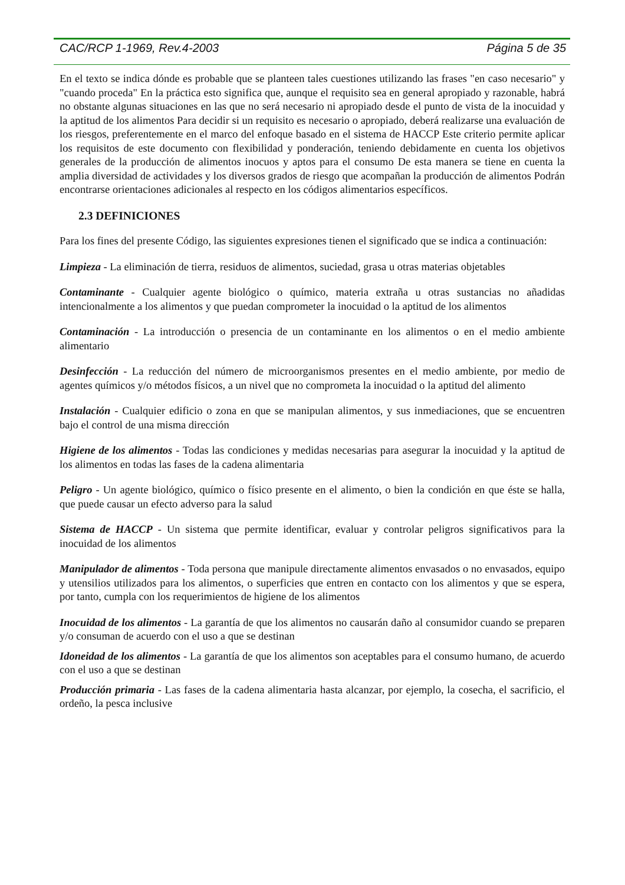CAC/RCP 1-1969, Rev.4-2003 Página 5 de 35
En el texto se indica dónde es probable que se planteen tales cuestiones utilizando las frases "en caso necesario" y "cuando proceda" En la práctica esto significa que, aunque el requisito sea en general apropiado y razonable, habrá no obstante algunas situaciones en las que no será necesario ni apropiado desde el punto de vista de la inocuidad y la aptitud de los alimentos Para decidir si un requisito es necesario o apropiado, deberá realizarse una evaluación de los riesgos, preferentemente en el marco del enfoque basado en el sistema de HACCP Este criterio permite aplicar los requisitos de este documento con flexibilidad y ponderación, teniendo debidamente en cuenta los objetivos generales de la producción de alimentos inocuos y aptos para el consumo De esta manera se tiene en cuenta la amplia diversidad de actividades y los diversos grados de riesgo que acompañan la producción de alimentos Podrán encontrarse orientaciones adicionales al respecto en los códigos alimentarios específicos.
2.3 DEFINICIONES
Para los fines del presente Código, las siguientes expresiones tienen el significado que se indica a continuación:
Limpieza - La eliminación de tierra, residuos de alimentos, suciedad, grasa u otras materias objetables
Contaminante - Cualquier agente biológico o químico, materia extraña u otras sustancias no añadidas intencionalmente a los alimentos y que puedan comprometer la inocuidad o la aptitud de los alimentos
Contaminación - La introducción o presencia de un contaminante en los alimentos o en el medio ambiente alimentario
Desinfección - La reducción del número de microorganismos presentes en el medio ambiente, por medio de agentes químicos y/o métodos físicos, a un nivel que no comprometa la inocuidad o la aptitud del alimento
Instalación - Cualquier edificio o zona en que se manipulan alimentos, y sus inmediaciones, que se encuentren bajo el control de una misma dirección
Higiene de los alimentos - Todas las condiciones y medidas necesarias para asegurar la inocuidad y la aptitud de los alimentos en todas las fases de la cadena alimentaria
Peligro - Un agente biológico, químico o físico presente en el alimento, o bien la condición en que éste se halla, que puede causar un efecto adverso para la salud
Sistema de HACCP - Un sistema que permite identificar, evaluar y controlar peligros significativos para la inocuidad de los alimentos
Manipulador de alimentos - Toda persona que manipule directamente alimentos envasados o no envasados, equipo y utensilios utilizados para los alimentos, o superficies que entren en contacto con los alimentos y que se espera, por tanto, cumpla con los requerimientos de higiene de los alimentos
Inocuidad de los alimentos - La garantía de que los alimentos no causarán daño al consumidor cuando se preparen y/o consuman de acuerdo con el uso a que se destinan
Idoneidad de los alimentos - La garantía de que los alimentos son aceptables para el consumo humano, de acuerdo con el uso a que se destinan
Producción primaria - Las fases de la cadena alimentaria hasta alcanzar, por ejemplo, la cosecha, el sacrificio, el ordeño, la pesca inclusive